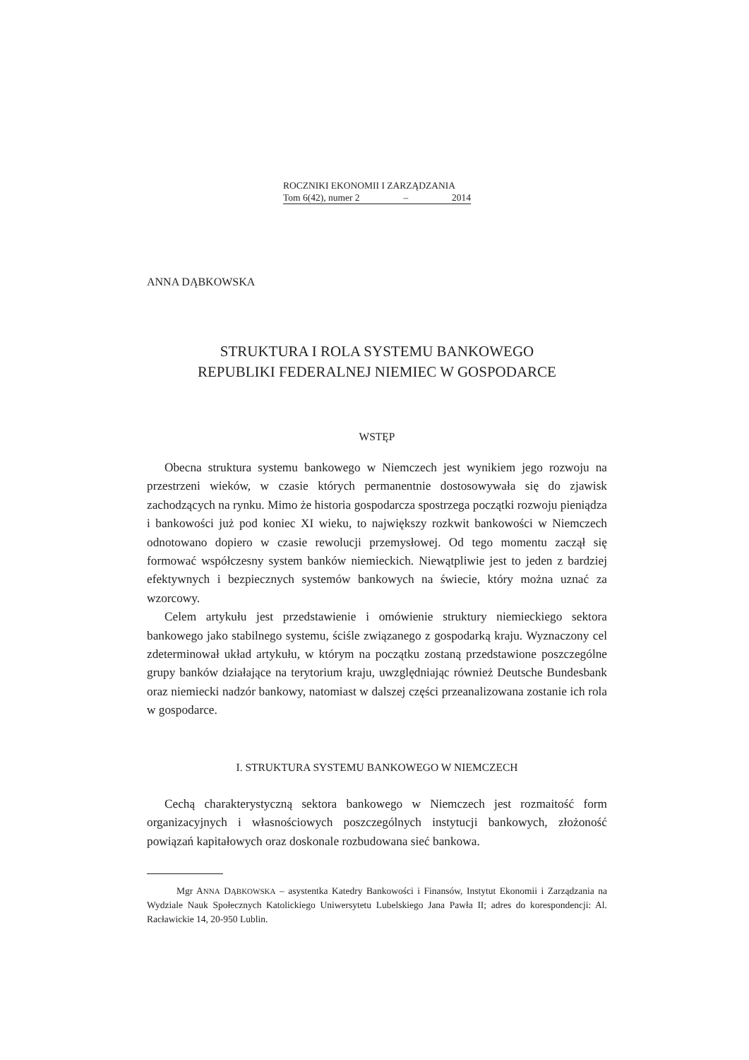ROCZNIKI EKONOMII I ZARZĄDZANIA
Tom 6(42), numer 2 – 2014
ANNA DĄBKOWSKA
STRUKTURA I ROLA SYSTEMU BANKOWEGO
REPUBLIKI FEDERALNEJ NIEMIEC W GOSPODARCE
WSTĘP
Obecna struktura systemu bankowego w Niemczech jest wynikiem jego rozwoju na przestrzeni wieków, w czasie których permanentnie dostosowywała się do zjawisk zachodzących na rynku. Mimo że historia gospodarcza spostrzega początki rozwoju pieniądza i bankowości już pod koniec XI wieku, to największy rozkwit bankowości w Niemczech odnotowano dopiero w czasie rewolucji przemysłowej. Od tego momentu zaczął się formować współczesny system banków niemieckich. Niewątpliwie jest to jeden z bardziej efektywnych i bezpiecznych systemów bankowych na świecie, który można uznać za wzorcowy.
Celem artykułu jest przedstawienie i omówienie struktury niemieckiego sektora bankowego jako stabilnego systemu, ściśle związanego z gospodarką kraju. Wyznaczony cel zdeterminował układ artykułu, w którym na początku zostaną przedstawione poszczególne grupy banków działające na terytorium kraju, uwzględniając również Deutsche Bundesbank oraz niemiecki nadzór bankowy, natomiast w dalszej części przeanalizowana zostanie ich rola w gospodarce.
I. STRUKTURA SYSTEMU BANKOWEGO W NIEMCZECH
Cechą charakterystyczną sektora bankowego w Niemczech jest rozmaitość form organizacyjnych i własnościowych poszczególnych instytucji bankowych, złożoność powiązań kapitałowych oraz doskonale rozbudowana sieć bankowa.
Mgr ANNA DĄBKOWSKA – asystentka Katedry Bankowości i Finansów, Instytut Ekonomii i Zarządzania na Wydziale Nauk Społecznych Katolickiego Uniwersytetu Lubelskiego Jana Pawła II; adres do korespondencji: Al. Racławickie 14, 20-950 Lublin.